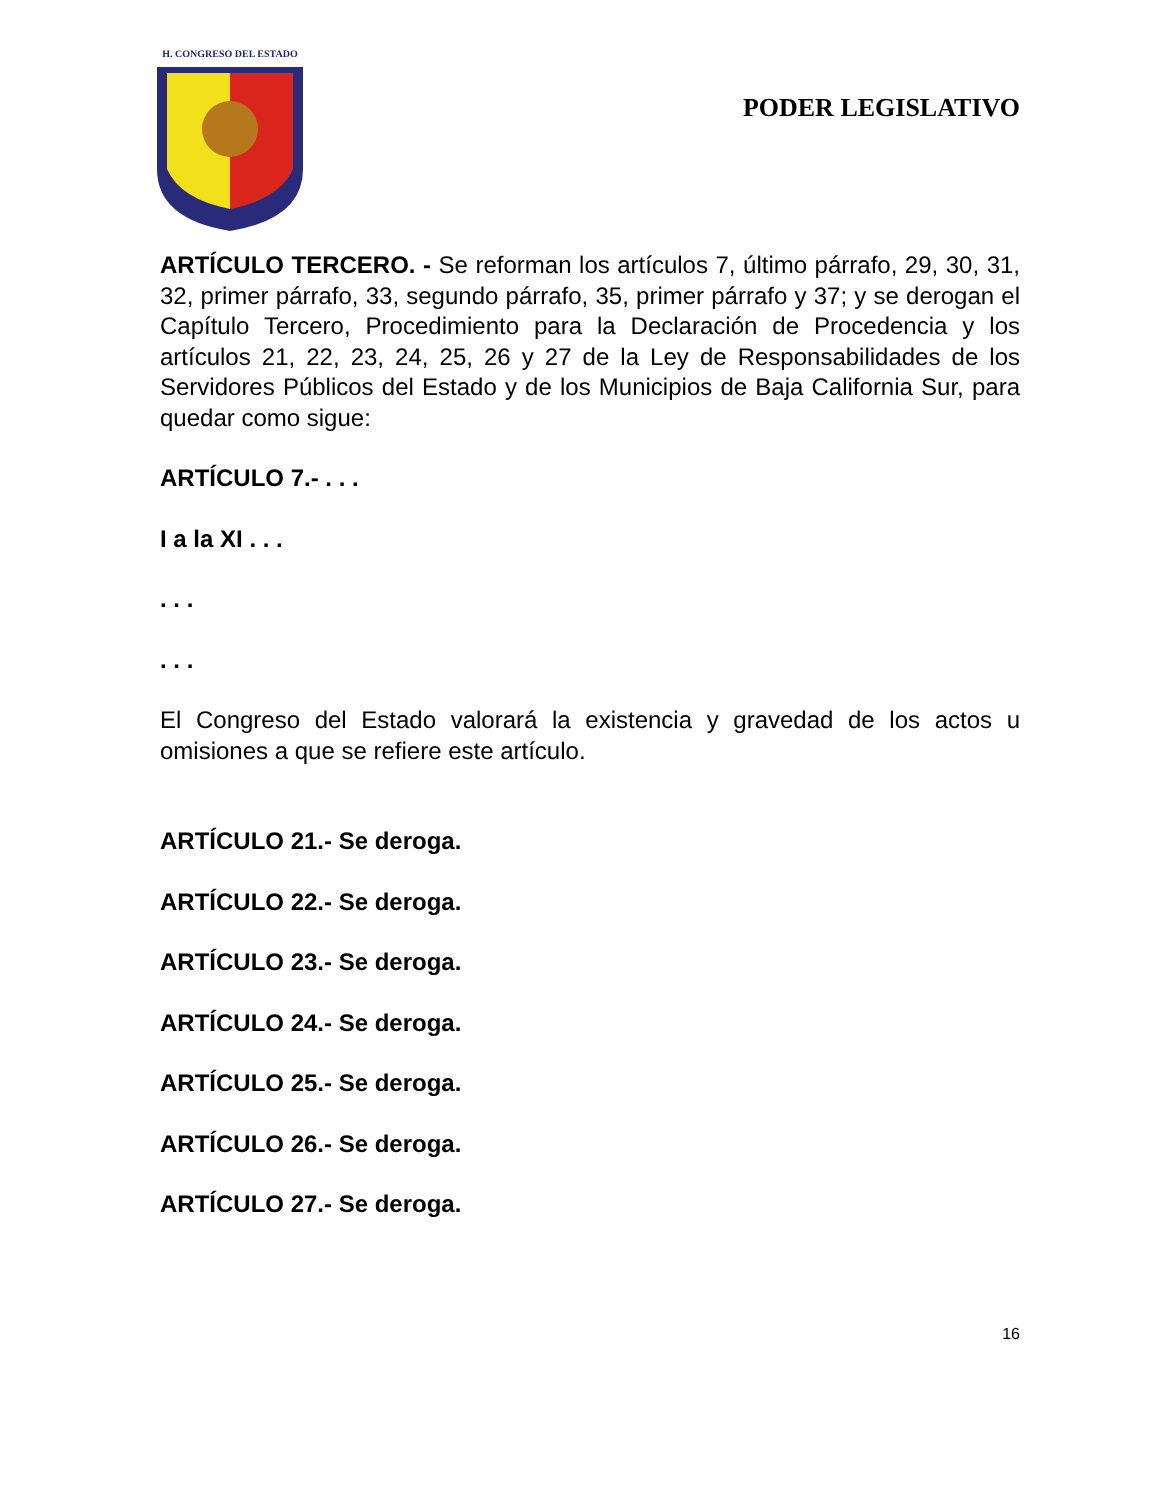H. CONGRESO DEL ESTADO
PODER LEGISLATIVO
ARTÍCULO TERCERO. - Se reforman los artículos 7, último párrafo, 29, 30, 31, 32, primer párrafo, 33, segundo párrafo, 35, primer párrafo y 37; y se derogan el Capítulo Tercero, Procedimiento para la Declaración de Procedencia y los artículos 21, 22, 23, 24, 25, 26 y 27 de la Ley de Responsabilidades de los Servidores Públicos del Estado y de los Municipios de Baja California Sur, para quedar como sigue:
ARTÍCULO 7.- . . .
I a la XI . . .
. . .
. . .
El Congreso del Estado valorará la existencia y gravedad de los actos u omisiones a que se refiere este artículo.
ARTÍCULO 21.- Se deroga.
ARTÍCULO 22.- Se deroga.
ARTÍCULO 23.- Se deroga.
ARTÍCULO 24.- Se deroga.
ARTÍCULO 25.- Se deroga.
ARTÍCULO 26.- Se deroga.
ARTÍCULO 27.- Se deroga.
16